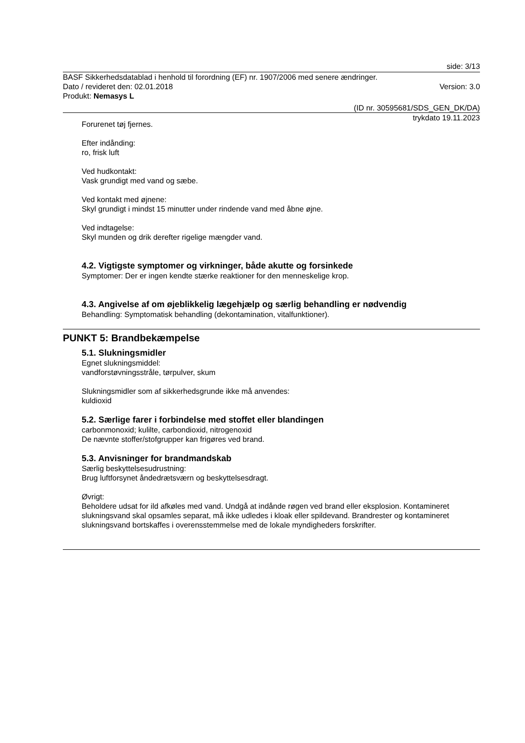side: 3/13
BASF Sikkerhedsdatablad i henhold til forordning (EF) nr. 1907/2006 med senere ændringer.
Dato / revideret den: 02.01.2018 Version: 3.0
Produkt: Nemasys L
(ID nr. 30595681/SDS_GEN_DK/DA)
trykdato 19.11.2023
Forurenet tøj fjernes.
Efter indånding:
ro, frisk luft
Ved hudkontakt:
Vask grundigt med vand og sæbe.
Ved kontakt med øjnene:
Skyl grundigt i mindst 15 minutter under rindende vand med åbne øjne.
Ved indtagelse:
Skyl munden og drik derefter rigelige mængder vand.
4.2. Vigtigste symptomer og virkninger, både akutte og forsinkede
Symptomer: Der er ingen kendte stærke reaktioner for den menneskelige krop.
4.3. Angivelse af om øjeblikkelig lægehjælp og særlig behandling er nødvendig
Behandling: Symptomatisk behandling (dekontamination, vitalfunktioner).
PUNKT 5: Brandbekæmpelse
5.1. Slukningsmidler
Egnet slukningsmiddel:
vandforstøvningsstråle, tørpulver, skum
Slukningsmidler som af sikkerhedsgrunde ikke må anvendes:
kuldioxid
5.2. Særlige farer i forbindelse med stoffet eller blandingen
carbonmonoxid; kulilte, carbondioxid, nitrogenoxid
De nævnte stoffer/stofgrupper kan frigøres ved brand.
5.3. Anvisninger for brandmandskab
Særlig beskyttelsesudrustning:
Brug luftforsynet åndedrætsværn og beskyttelsesdragt.
Øvrigt:
Beholdere udsat for ild afkøles med vand. Undgå at indånde røgen ved brand eller eksplosion. Kontamineret slukningsvand skal opsamles separat, må ikke udledes i kloak eller spildevand. Brandrester og kontamineret slukningsvand bortskaffes i overensstemmelse med de lokale myndigheders forskrifter.